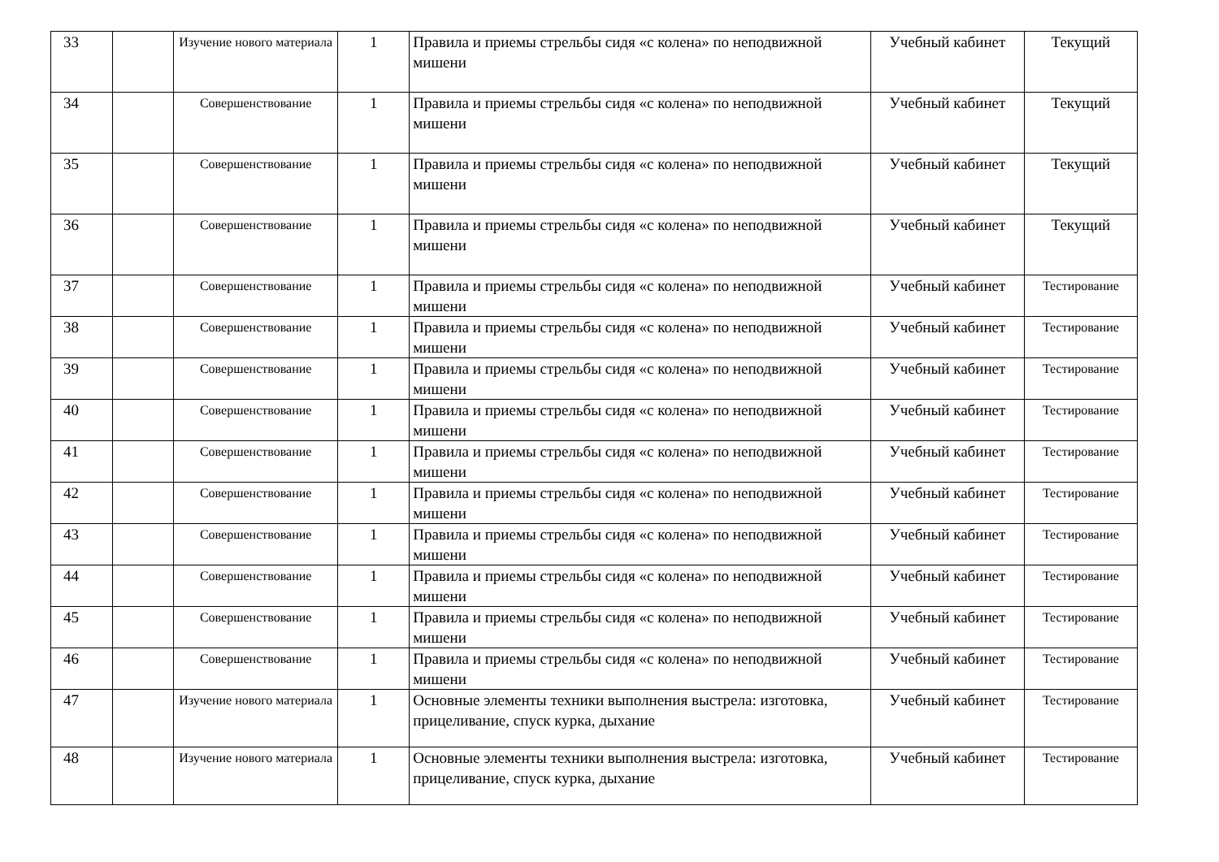| 33 | | Изучение нового материала | 1 | Правила и приемы стрельбы сидя «с колена» по неподвижной мишени | Учебный кабинет | Текущий |
| 34 | | Совершенствование | 1 | Правила и приемы стрельбы сидя «с колена» по неподвижной мишени | Учебный кабинет | Текущий |
| 35 | | Совершенствование | 1 | Правила и приемы стрельбы сидя «с колена» по неподвижной мишени | Учебный кабинет | Текущий |
| 36 | | Совершенствование | 1 | Правила и приемы стрельбы сидя «с колена» по неподвижной мишени | Учебный кабинет | Текущий |
| 37 | | Совершенствование | 1 | Правила и приемы стрельбы сидя «с колена» по неподвижной мишени | Учебный кабинет | Тестирование |
| 38 | | Совершенствование | 1 | Правила и приемы стрельбы сидя «с колена» по неподвижной мишени | Учебный кабинет | Тестирование |
| 39 | | Совершенствование | 1 | Правила и приемы стрельбы сидя «с колена» по неподвижной мишени | Учебный кабинет | Тестирование |
| 40 | | Совершенствование | 1 | Правила и приемы стрельбы сидя «с колена» по неподвижной мишени | Учебный кабинет | Тестирование |
| 41 | | Совершенствование | 1 | Правила и приемы стрельбы сидя «с колена» по неподвижной мишени | Учебный кабинет | Тестирование |
| 42 | | Совершенствование | 1 | Правила и приемы стрельбы сидя «с колена» по неподвижной мишени | Учебный кабинет | Тестирование |
| 43 | | Совершенствование | 1 | Правила и приемы стрельбы сидя «с колена» по неподвижной мишени | Учебный кабинет | Тестирование |
| 44 | | Совершенствование | 1 | Правила и приемы стрельбы сидя «с колена» по неподвижной мишени | Учебный кабинет | Тестирование |
| 45 | | Совершенствование | 1 | Правила и приемы стрельбы сидя «с колена» по неподвижной мишени | Учебный кабинет | Тестирование |
| 46 | | Совершенствование | 1 | Правила и приемы стрельбы сидя «с колена» по неподвижной мишени | Учебный кабинет | Тестирование |
| 47 | | Изучение нового материала | 1 | Основные элементы техники выполнения выстрела: изготовка, прицеливание, спуск курка, дыхание | Учебный кабинет | Тестирование |
| 48 | | Изучение нового материала | 1 | Основные элементы техники выполнения выстрела: изготовка, прицеливание, спуск курка, дыхание | Учебный кабинет | Тестирование |